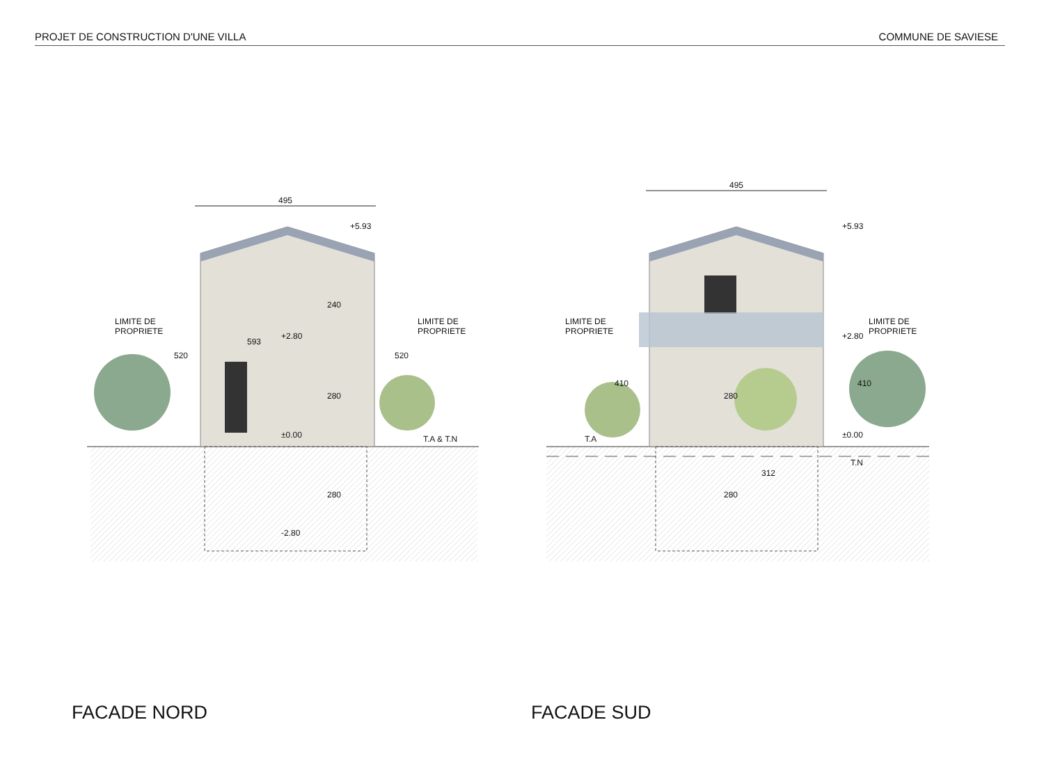PROJET DE CONSTRUCTION D'UNE VILLA COMMUNE DE SAVIESE
495
495
+5.93 +5.93
LIMITE DE
PROPRIETE
LIMITE DE
PROPRIETE
LIMITE DE
PROPRIETE
LIMITE DE
PROPRIETE
240
593
+2.80
520 520
280
±0.00 T.A & T.N
280
-2.80
+2.80
410
280
410
T.A ±0.00
T.N
312
280
FACADE NORD FACADE SUD